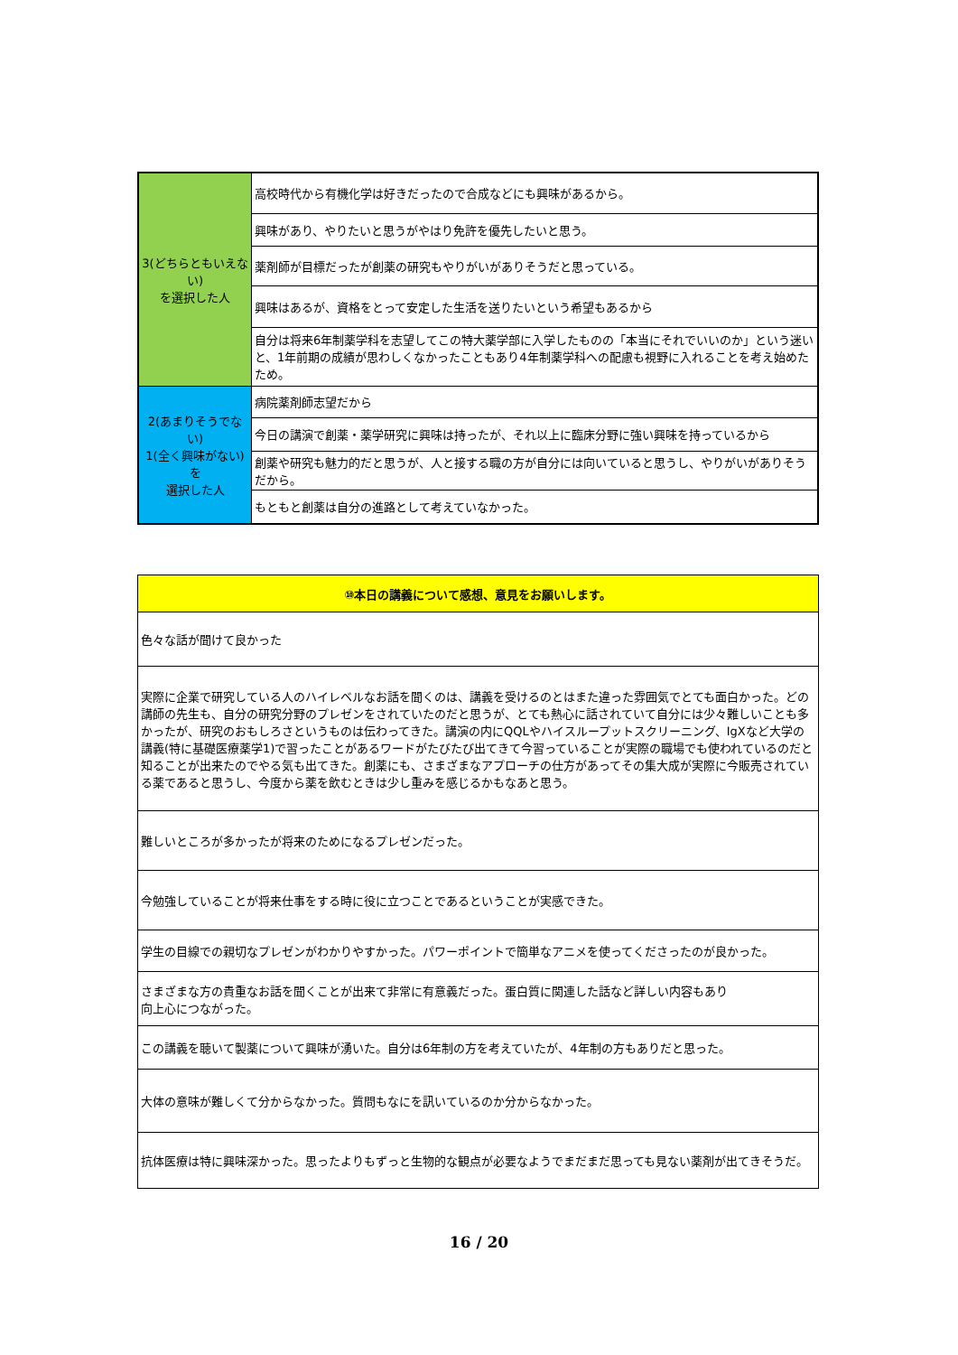| 3(どちらともいえない) を選択した人 | 高校時代から有機化学は好きだったので合成などにも興味があるから。 |
| | 興味があり、やりたいと思うがやはり免許を優先したいと思う。 |
| | 薬剤師が目標だったが創薬の研究もやりがいがありそうだと思っている。 |
| | 興味はあるが、資格をとって安定した生活を送りたいという希望もあるから |
| | 自分は将来6年制薬学科を志望してこの特大薬学部に入学したものの「本当にそれでいいのか」という迷いと、1年前期の成績が思わしくなかったこともあり4年制薬学科への配慮も視野に入れることを考え始めたため。 |
| 2(あまりそうでない) 1(全く興味がない)を 選択した人 | 病院薬剤師志望だから |
| | 今日の講演で創薬・薬学研究に興味は持ったが、それ以上に臨床分野に強い興味を持っているから |
| | 創薬や研究も魅力的だと思うが、人と接する職の方が自分には向いていると思うし、やりがいがありそうだから。 |
| | もともと創薬は自分の進路として考えていなかった。 |
| ⑩本日の講義について感想、意見をお願いします。 |
| --- |
| 色々な話が聞けて良かった |
| 実際に企業で研究している人のハイレベルなお話を聞くのは、講義を受けるのとはまた違った雰囲気でとても面白かった。どの講師の先生も、自分の研究分野のプレゼンをされていたのだと思うが、とても熱心に話されていて自分には少々難しいことも多かったが、研究のおもしろさというものは伝わってきた。講演の内にQQLやハイスループットスクリーニング、IgXなど大学の講義(特に基礎医療薬学1)で習ったことがあるワードがたびたび出てきて今習っていることが実際の職場でも使われているのだと知ることが出来たのでやる気も出てきた。創薬にも、さまざまなアプローチの仕方があってその集大成が実際に今販売されている薬であると思うし、今度から薬を飲むときは少し重みを感じるかもなあと思う。 |
| 難しいところが多かったが将来のためになるプレゼンだった。 |
| 今勉強していることが将来仕事をする時に役に立つことであるということが実感できた。 |
| 学生の目線での親切なプレゼンがわかりやすかった。パワーポイントで簡単なアニメを使ってくださったのが良かった。 |
| さまざまな方の貴重なお話を聞くことが出来て非常に有意義だった。蛋白質に関連した話など詳しい内容もあり 向上心につながった。 |
| この講義を聴いて製薬について興味が湧いた。自分は6年制の方を考えていたが、4年制の方もありだと思った。 |
| 大体の意味が難しくて分からなかった。質問もなにを訊いているのか分からなかった。 |
| 抗体医療は特に興味深かった。思ったよりもずっと生物的な観点が必要なようでまだまだ思っても見ない薬剤が出てきそうだ。 |
16 / 20